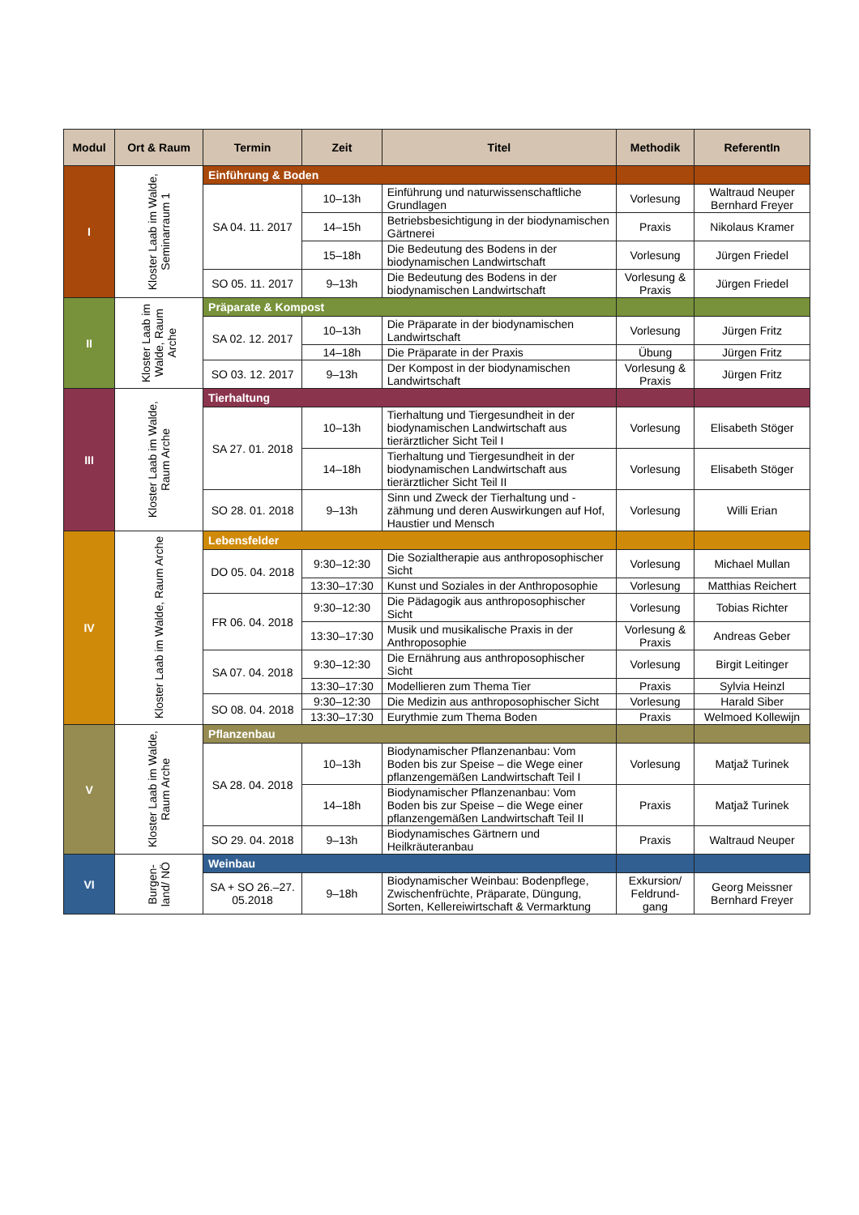| Modul | Ort & Raum | Termin | Zeit | Titel | Methodik | ReferentIn |
| --- | --- | --- | --- | --- | --- | --- |
| I | Kloster Laab im Walde, Seminarraum 1 | Einführung & Boden | | | | |
| | | SA 04. 11. 2017 | 10–13h | Einführung und naturwissenschaftliche Grundlagen | Vorlesung | Waltraud Neuper Bernhard Freyer |
| | | | 14–15h | Betriebsbesichtigung in der biodynamischen Gärtnerei | Praxis | Nikolaus Kramer |
| | | | 15–18h | Die Bedeutung des Bodens in der biodynamischen Landwirtschaft | Vorlesung | Jürgen Friedel |
| | | SO 05. 11. 2017 | 9–13h | Die Bedeutung des Bodens in der biodynamischen Landwirtschaft | Vorlesung & Praxis | Jürgen Friedel |
| II | Kloster Laab im Walde, Raum Arche | Präparate & Kompost | | | | |
| | | SA 02. 12. 2017 | 10–13h | Die Präparate in der biodynamischen Landwirtschaft | Vorlesung | Jürgen Fritz |
| | | | 14–18h | Die Präparate in der Praxis | Übung | Jürgen Fritz |
| | | SO 03. 12. 2017 | 9–13h | Der Kompost in der biodynamischen Landwirtschaft | Vorlesung & Praxis | Jürgen Fritz |
| III | Kloster Laab im Walde, Raum Arche | Tierhaltung | | | | |
| | | SA 27. 01. 2018 | 10–13h | Tierhaltung und Tiergesundheit in der biodynamischen Landwirtschaft aus tierärztlicher Sicht Teil I | Vorlesung | Elisabeth Stöger |
| | | | 14–18h | Tierhaltung und Tiergesundheit in der biodynamischen Landwirtschaft aus tierärztlicher Sicht Teil II | Vorlesung | Elisabeth Stöger |
| | | SO 28. 01. 2018 | 9–13h | Sinn und Zweck der Tierhaltung und -zähmung und deren Auswirkungen auf Hof, Haustier und Mensch | Vorlesung | Willi Erian |
| IV | Kloster Laab im Walde, Raum Arche | Lebensfelder | | | | |
| | | DO 05. 04. 2018 | 9:30–12:30 | Die Sozialtherapie aus anthroposophischer Sicht | Vorlesung | Michael Mullan |
| | | | 13:30–17:30 | Kunst und Soziales in der Anthroposophie | Vorlesung | Matthias Reichert |
| | | FR 06. 04. 2018 | 9:30–12:30 | Die Pädagogik aus anthroposophischer Sicht | Vorlesung | Tobias Richter |
| | | | 13:30–17:30 | Musik und musikalische Praxis in der Anthroposophie | Vorlesung & Praxis | Andreas Geber |
| | | SA 07. 04. 2018 | 9:30–12:30 | Die Ernährung aus anthroposophischer Sicht | Vorlesung | Birgit Leitinger |
| | | | 13:30–17:30 | Modellieren zum Thema Tier | Praxis | Sylvia Heinzl |
| | | SO 08. 04. 2018 | 9:30–12:30 | Die Medizin aus anthroposophischer Sicht | Vorlesung | Harald Siber |
| | | | 13:30–17:30 | Eurythmie zum Thema Boden | Praxis | Welmoed Kollewijn |
| V | Kloster Laab im Walde, Raum Arche | Pflanzenbau | | | | |
| | | SA 28. 04. 2018 | 10–13h | Biodynamischer Pflanzenanbau: Vom Boden bis zur Speise – die Wege einer pflanzengemäßen Landwirtschaft Teil I | Vorlesung | Matjaž Turinek |
| | | | 14–18h | Biodynamischer Pflanzenanbau: Vom Boden bis zur Speise – die Wege einer pflanzengemäßen Landwirtschaft Teil II | Praxis | Matjaž Turinek |
| | | SO 29. 04. 2018 | 9–13h | Biodynamisches Gärtnern und Heilkräuteranbau | Praxis | Waltraud Neuper |
| VI | Burgen-land/ NÖ | Weinbau | | | | |
| | | SA + SO 26.–27. 05.2018 | 9–18h | Biodynamischer Weinbau: Bodenpflege, Zwischenfrüchte, Präparate, Düngung, Sorten, Kellereiwirtschaft & Vermarktung | Exkursion/ Feldrund-gang | Georg Meissner Bernhard Freyer |